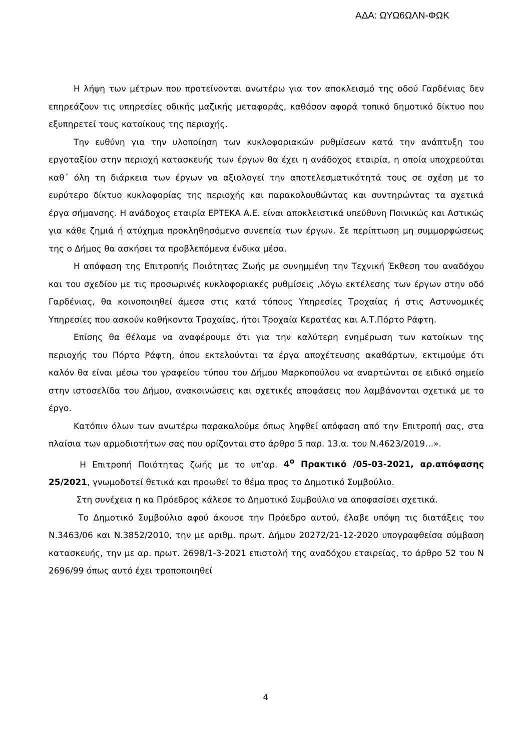ΑΔΑ: ΩΥΩ6ΩΛΝ-ΦΩΚ
Η λήψη των μέτρων που προτείνονται ανωτέρω για τον αποκλεισμό της οδού Γαρδένιας δεν επηρεάζουν τις υπηρεσίες οδικής μαζικής μεταφοράς, καθόσον αφορά τοπικό δημοτικό δίκτυο που εξυπηρετεί τους κατοίκους της περιοχής.
Την ευθύνη για την υλοποίηση των κυκλοφοριακών ρυθμίσεων κατά την ανάπτυξη του εργοταξίου στην περιοχή κατασκευής των έργων θα έχει η ανάδοχος εταιρία, η οποία υποχρεούται καθ΄ όλη τη διάρκεια των έργων να αξιολογεί την αποτελεσματικότητά τους σε σχέση με το ευρύτερο δίκτυο κυκλοφορίας της περιοχής και παρακολουθώντας και συντηρώντας τα σχετικά έργα σήμανσης. Η ανάδοχος εταιρία ΕΡΤΕΚΑ Α.Ε. είναι αποκλειστικά υπεύθυνη Ποινικώς και Αστικώς για κάθε ζημιά ή ατύχημα προκληθησόμενο συνεπεία των έργων. Σε περίπτωση μη συμμορφώσεως της ο Δήμος θα ασκήσει τα προβλεπόμενα ένδικα μέσα.
Η απόφαση της Επιτροπής Ποιότητας Ζωής με συνημμένη την Τεχνική Έκθεση του αναδόχου και του σχεδίου με τις προσωρινές κυκλοφοριακές ρυθμίσεις ,λόγω εκτέλεσης των έργων στην οδό Γαρδένιας, θα κοινοποιηθεί άμεσα στις κατά τόπους Υπηρεσίες Τροχαίας ή στις Αστυνομικές Υπηρεσίες που ασκούν καθήκοντα Τροχαίας, ήτοι Τροχαία Κερατέας και Α.Τ.Πόρτο Ράφτη.
Επίσης θα θέλαμε να αναφέρουμε ότι για την καλύτερη ενημέρωση των κατοίκων της περιοχής του Πόρτο Ράφτη, όπου εκτελούνται τα έργα αποχέτευσης ακαθάρτων, εκτιμούμε ότι καλόν θα είναι μέσω του γραφείου τύπου του Δήμου Μαρκοπούλου να αναρτώνται σε ειδικό σημείο στην ιστοσελίδα του Δήμου, ανακοινώσεις και σχετικές αποφάσεις που λαμβάνονται σχετικά με το έργο.
Κατόπιν όλων των ανωτέρω παρακαλούμε όπως ληφθεί απόφαση από την Επιτροπή σας, στα πλαίσια των αρμοδιοτήτων σας που ορίζονται στο άρθρο 5 παρ. 13.α. του Ν.4623/2019…».
Η Επιτροπή Ποιότητας ζωής με το υπ’αρ. 4<sup>ο</sup> Πρακτικό /05-03-2021, αρ.απόφασης 25/2021, γνωμοδοτεί θετικά και προωθεί το θέμα προς το Δημοτικό Συμβούλιο.
Στη συνέχεια η κα Πρόεδρος κάλεσε το Δημοτικό Συμβούλιο να αποφασίσει σχετικά.
Το Δημοτικό Συμβούλιο αφού άκουσε την Πρόεδρο αυτού, έλαβε υπόψη τις διατάξεις του Ν.3463/06 και Ν.3852/2010, την με αριθμ. πρωτ. Δήμου 20272/21-12-2020 υπογραφθείσα σύμβαση κατασκευής, την με αρ. πρωτ. 2698/1-3-2021 επιστολή της αναδόχου εταιρείας, το άρθρο 52 του Ν 2696/99 όπως αυτό έχει τροποποιηθεί
4